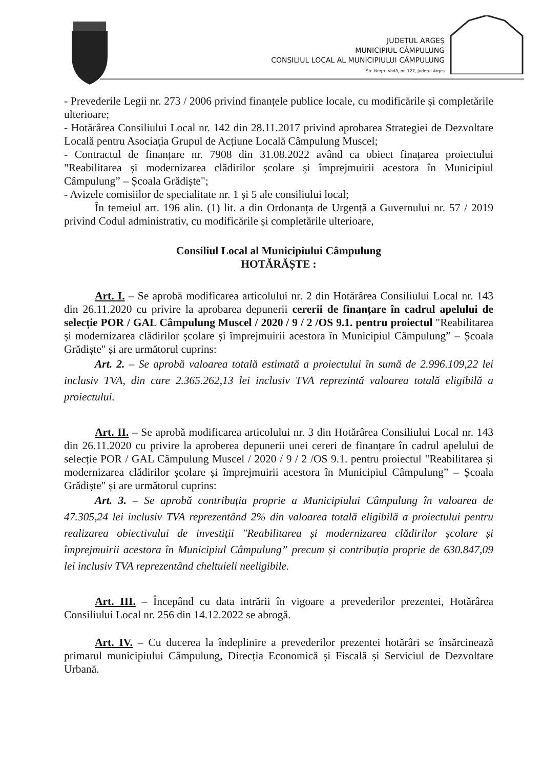JUDEȚUL ARGEȘ
MUNICIPIUL CÂMPULUNG
CONSILIUL LOCAL AL MUNICIPIULUI CÂMPULUNG
Str. Negru Vodă, nr. 127, județul Argeș
- Prevederile Legii nr. 273 / 2006 privind finanțele publice locale, cu modificările și completările ulterioare;
- Hotărârea Consiliului Local nr. 142 din 28.11.2017 privind aprobarea Strategiei de Dezvoltare Locală pentru Asociația Grupul de Acțiune Locală Câmpulung Muscel;
- Contractul de finanțare nr. 7908 din 31.08.2022 având ca obiect finațarea proiectului "Reabilitarea și modernizarea clădirilor școlare și împrejmuirii acestora în Municipiul Câmpulung” – Școala Grădiște";
- Avizele comisiilor de specialitate nr. 1 și 5 ale consiliului local;
În temeiul art. 196 alin. (1) lit. a din Ordonanța de Urgență a Guvernului nr. 57 / 2019 privind Codul administrativ, cu modificările și completările ulterioare,
Consiliul Local al Municipiului Câmpulung
HOTĂRĂȘTE :
Art. I. – Se aprobă modificarea articolului nr. 2 din Hotărârea Consiliului Local nr. 143 din 26.11.2020 cu privire la aprobarea depunerii cererii de finanțare în cadrul apelului de selecție POR / GAL Câmpulung Muscel / 2020 / 9 / 2 /OS 9.1. pentru proiectul "Reabilitarea și modernizarea clădirilor școlare și împrejmuirii acestora în Municipiul Câmpulung” – Școala Grădiște" și are următorul cuprins:
Art. 2. – Se aprobă valoarea totală estimată a proiectului în sumă de 2.996.109,22 lei inclusiv TVA, din care 2.365.262,13 lei inclusiv TVA reprezintă valoarea totală eligibilă a proiectului.
Art. II. – Se aprobă modificarea articolului nr. 3 din Hotărârea Consiliului Local nr. 143 din 26.11.2020 cu privire la aproberea depunerii unei cereri de finanțare în cadrul apelului de selecție POR / GAL Câmpulung Muscel / 2020 / 9 / 2 /OS 9.1. pentru proiectul "Reabilitarea și modernizarea clădirilor școlare și împrejmuirii acestora în Municipiul Câmpulung” – Școala Grădiște" și are următorul cuprins:
Art. 3. – Se aprobă contribuția proprie a Municipiului Câmpulung în valoarea de 47.305,24 lei inclusiv TVA reprezentând 2% din valoarea totală eligibilă a proiectului pentru realizarea obiectivului de investiții "Reabilitarea și modernizarea clădirilor școlare și împrejmuirii acestora în Municipiul Câmpulung” precum și contribuția proprie de 630.847,09 lei inclusiv TVA reprezentând cheltuieli neeligibile.
Art. III. – Începând cu data intrării în vigoare a prevederilor prezentei, Hotărârea Consiliului Local nr. 256 din 14.12.2022 se abrogă.
Art. IV. – Cu ducerea la îndeplinire a prevederilor prezentei hotărâri se însărcinează primarul municipiului Câmpulung, Direcția Economică și Fiscală și Serviciul de Dezvoltare Urbană.